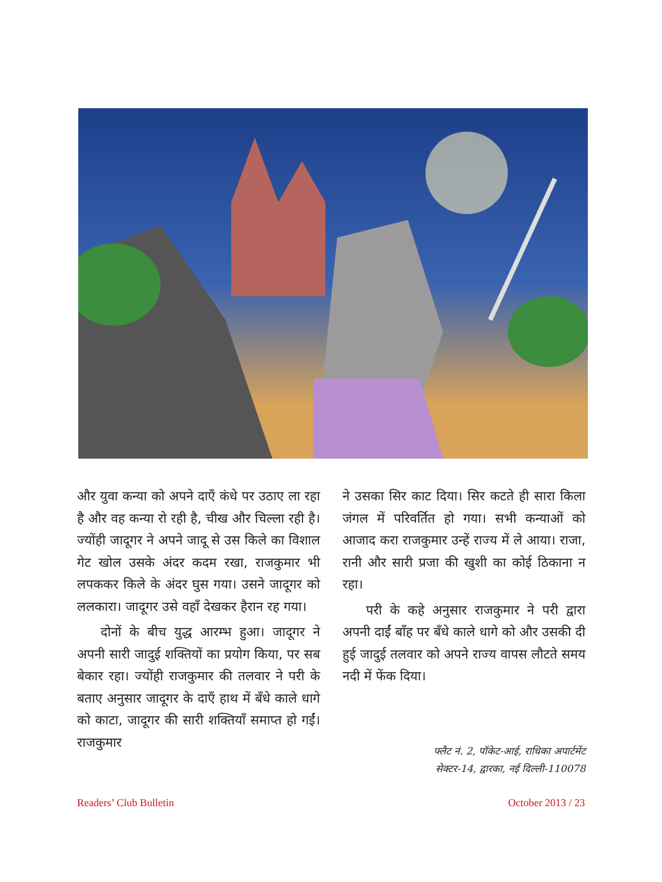और युवा कन्या को अपने दाएँ कंधे पर उठाए ला रहा है और वह कन्या रो रही है, चीख और चिल्ला रही है। ज्योंही जादूगर ने अपने जादू से उस किले का विशाल गेट खोल उसके अंदर कदम रखा, राजकुमार भी लपककर किले के अंदर घुस गया। उसने जादूगर को ललकारा। जादूगर उसे वहाँ देखकर हैरान रह गया।
दोनों के बीच युद्ध आरम्भ हुआ। जादूगर ने अपनी सारी जादुई शक्तियों का प्रयोग किया, पर सब बेकार रहा। ज्योंही राजकुमार की तलवार ने परी के बताए अनुसार जादूगर के दाएँ हाथ में बँधे काले धागे को काटा, जादूगर की सारी शक्तियाँ समाप्त हो गईं। राजकुमार
ने उसका सिर काट दिया। सिर कटते ही सारा किला जंगल में परिवर्तित हो गया। सभी कन्याओं को आजाद करा राजकुमार उन्हें राज्य में ले आया। राजा, रानी और सारी प्रजा की खुशी का कोई ठिकाना न रहा।
परी के कहे अनुसार राजकुमार ने परी द्वारा अपनी दाईं बाँह पर बँधे काले धागे को और उसकी दी हुई जादुई तलवार को अपने राज्य वापस लौटते समय नदी में फेंक दिया।
फ्लैट नं. 2, पॉकेट-आई, राधिका अपार्टमेंट
सेक्टर-14, द्वारका, नई दिल्ली-110078
Readers’ Club Bulletin October 2013 / 23